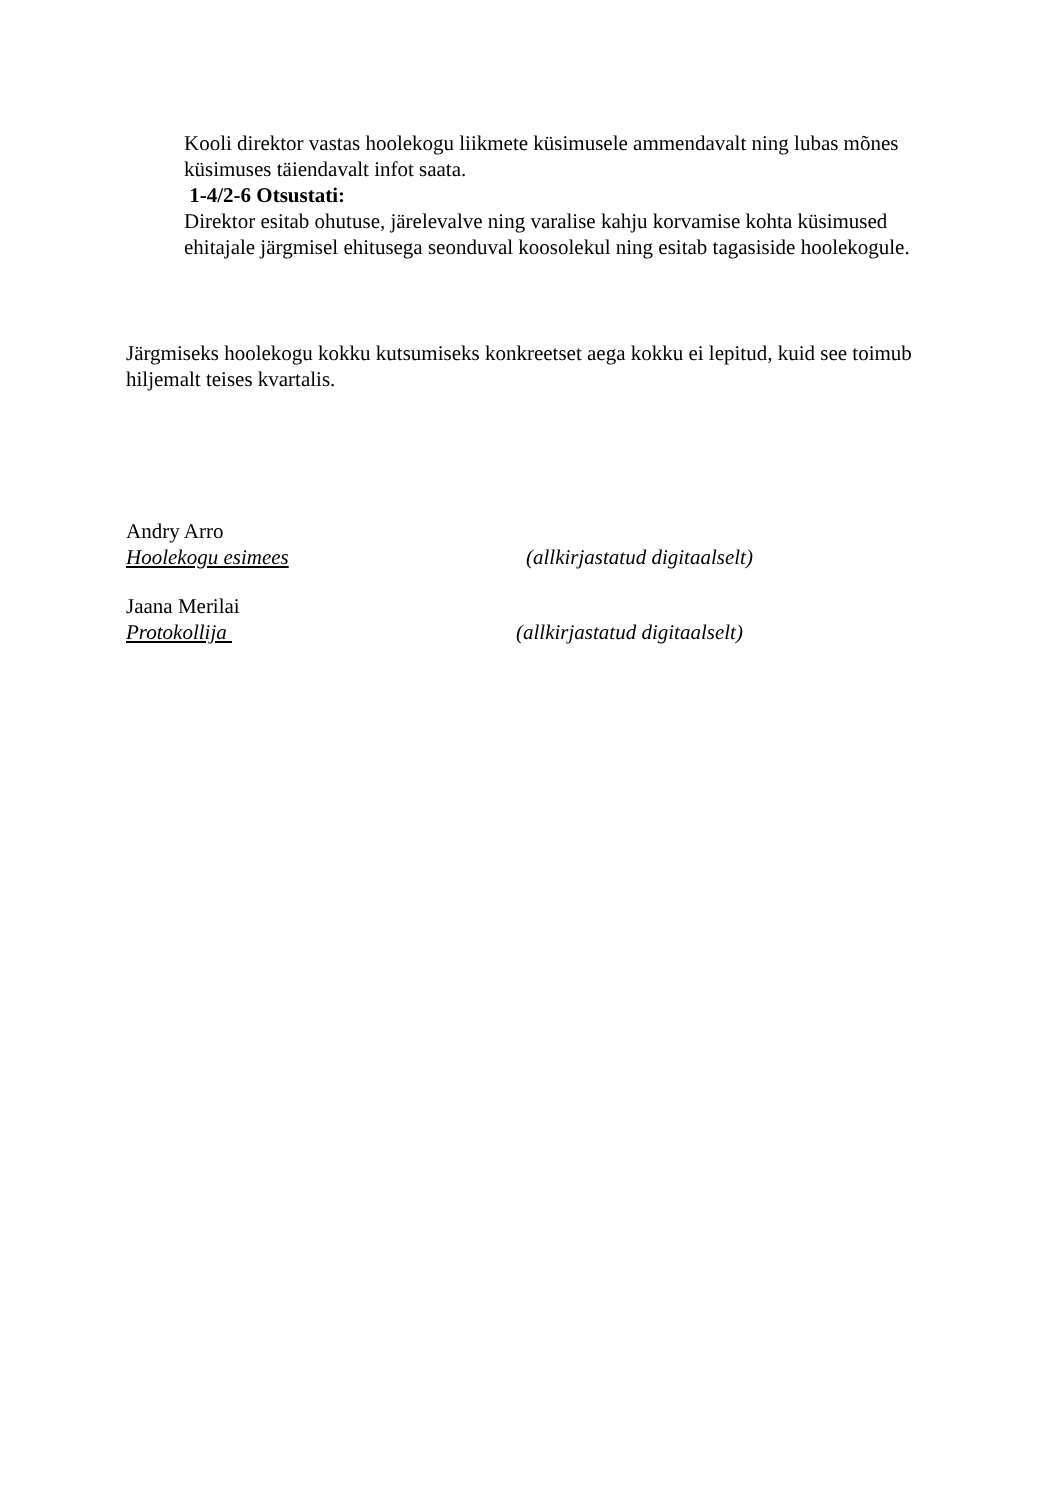Kooli direktor vastas hoolekogu liikmete küsimusele ammendavalt ning lubas mõnes küsimuses täiendavalt infot saata.
1-4/2-6 Otsustati:
Direktor esitab ohutuse, järelevalve ning varalise kahju korvamise kohta küsimused ehitajale järgmisel ehitusega seonduval koosolekul ning esitab tagasiside hoolekogule.
Järgmiseks hoolekogu kokku kutsumiseks konkreetset aega kokku ei lepitud, kuid see toimub hiljemalt teises kvartalis.
Andry Arro
Hoolekogu esimees (allkirjastatud digitaalselt)
Jaana Merilai
Protokollija (allkirjastatud digitaalselt)